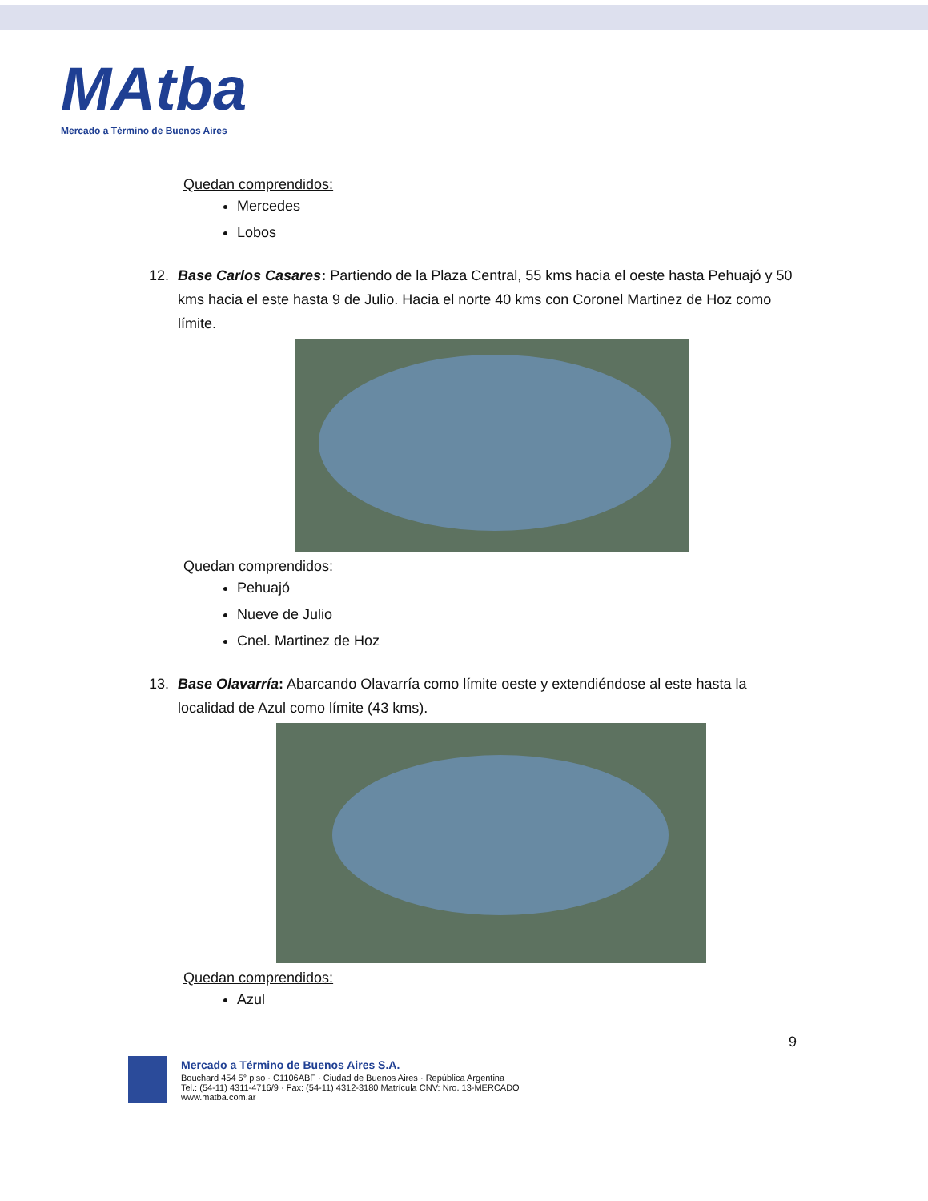MAtba
Mercado a Término de Buenos Aires
Quedan comprendidos:
Mercedes
Lobos
12. Base Carlos Casares: Partiendo de la Plaza Central, 55 kms hacia el oeste hasta Pehuajó y 50 kms hacia el este hasta 9 de Julio. Hacia el norte 40 kms con Coronel Martinez de Hoz como límite.
Quedan comprendidos:
Pehuajó
Nueve de Julio
Cnel. Martinez de Hoz
13. Base Olavarría: Abarcando Olavarría como límite oeste y extendiéndose al este hasta la localidad de Azul como límite (43 kms).
Quedan comprendidos:
Azul
9
Mercado a Término de Buenos Aires S.A.
Bouchard 454 5° piso · C1106ABF · Ciudad de Buenos Aires · República Argentina
Tel.: (54-11) 4311-4716/9 · Fax: (54-11) 4312-3180 Matrícula CNV: Nro. 13-MERCADO
www.matba.com.ar